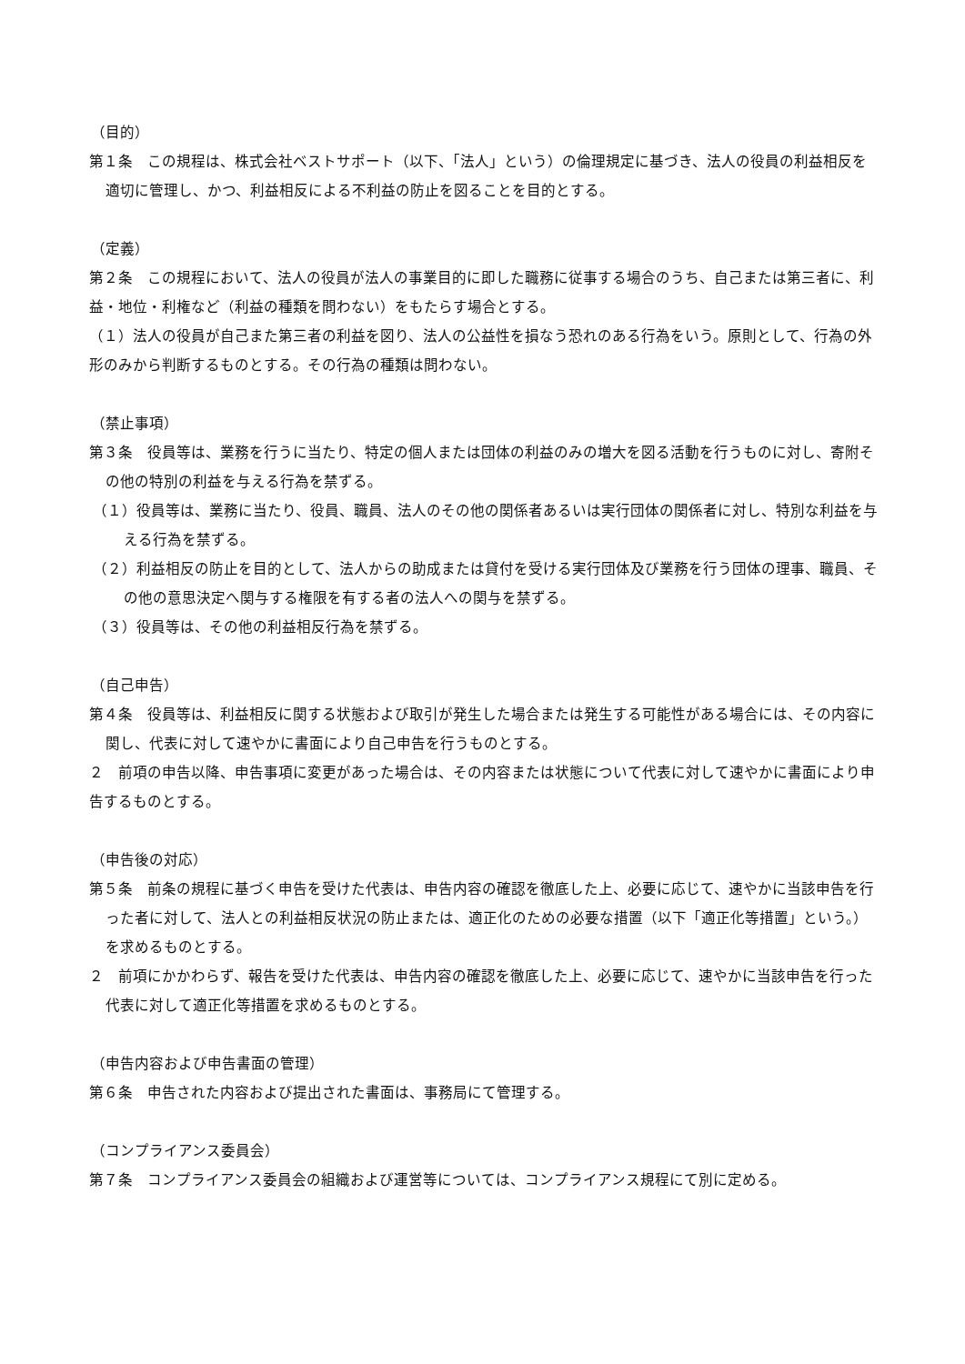（目的）
第１条　この規程は、株式会社ベストサポート（以下、「法人」という）の倫理規定に基づき、法人の役員の利益相反を適切に管理し、かつ、利益相反による不利益の防止を図ることを目的とする。
（定義）
第２条　この規程において、法人の役員が法人の事業目的に即した職務に従事する場合のうち、自己または第三者に、利益・地位・利権など（利益の種類を問わない）をもたらす場合とする。
（１）法人の役員が自己また第三者の利益を図り、法人の公益性を損なう恐れのある行為をいう。原則として、行為の外形のみから判断するものとする。その行為の種類は問わない。
（禁止事項）
第３条　役員等は、業務を行うに当たり、特定の個人または団体の利益のみの増大を図る活動を行うものに対し、寄附その他の特別の利益を与える行為を禁ずる。
（１）役員等は、業務に当たり、役員、職員、法人のその他の関係者あるいは実行団体の関係者に対し、特別な利益を与える行為を禁ずる。
（２）利益相反の防止を目的として、法人からの助成または貸付を受ける実行団体及び業務を行う団体の理事、職員、その他の意思決定へ関与する権限を有する者の法人への関与を禁ずる。
（３）役員等は、その他の利益相反行為を禁ずる。
（自己申告）
第４条　役員等は、利益相反に関する状態および取引が発生した場合または発生する可能性がある場合には、その内容に関し、代表に対して速やかに書面により自己申告を行うものとする。
２　前項の申告以降、申告事項に変更があった場合は、その内容または状態について代表に対して速やかに書面により申告するものとする。
（申告後の対応）
第５条　前条の規程に基づく申告を受けた代表は、申告内容の確認を徹底した上、必要に応じて、速やかに当該申告を行った者に対して、法人との利益相反状況の防止または、適正化のための必要な措置（以下「適正化等措置」という。）を求めるものとする。
２　前項にかかわらず、報告を受けた代表は、申告内容の確認を徹底した上、必要に応じて、速やかに当該申告を行った代表に対して適正化等措置を求めるものとする。
（申告内容および申告書面の管理）
第６条　申告された内容および提出された書面は、事務局にて管理する。
（コンプライアンス委員会）
第７条　コンプライアンス委員会の組織および運営等については、コンプライアンス規程にて別に定める。